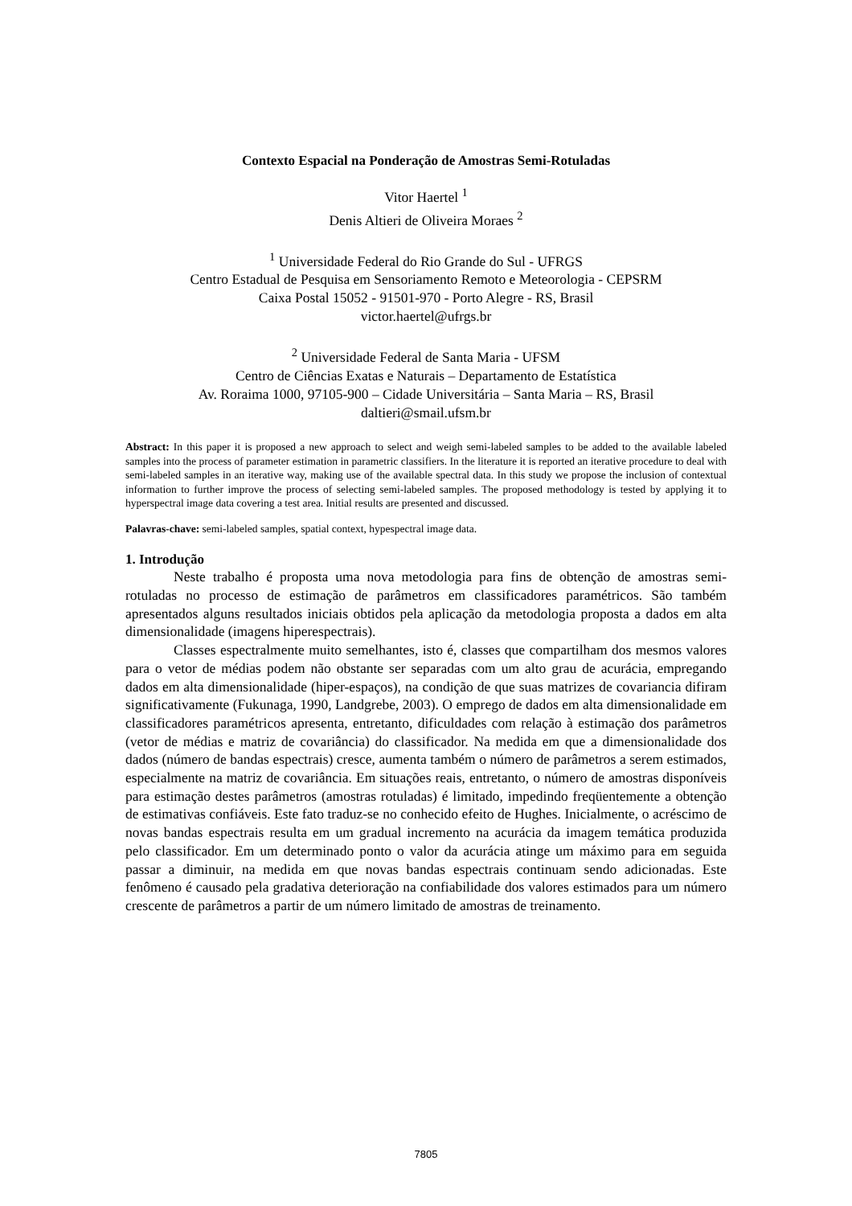Contexto Espacial na Ponderação de Amostras Semi-Rotuladas
Vitor Haertel <sup>1</sup>
Denis Altieri de Oliveira Moraes <sup>2</sup>
<sup>1</sup> Universidade Federal do Rio Grande do Sul - UFRGS
Centro Estadual de Pesquisa em Sensoriamento Remoto e Meteorologia - CEPSRM
Caixa Postal 15052 - 91501-970 - Porto Alegre - RS, Brasil
victor.haertel@ufrgs.br
<sup>2</sup> Universidade Federal de Santa Maria - UFSM
Centro de Ciências Exatas e Naturais – Departamento de Estatística
Av. Roraima 1000, 97105-900 – Cidade Universitária – Santa Maria – RS, Brasil
daltieri@smail.ufsm.br
Abstract: In this paper it is proposed a new approach to select and weigh semi-labeled samples to be added to the available labeled samples into the process of parameter estimation in parametric classifiers. In the literature it is reported an iterative procedure to deal with semi-labeled samples in an iterative way, making use of the available spectral data. In this study we propose the inclusion of contextual information to further improve the process of selecting semi-labeled samples. The proposed methodology is tested by applying it to hyperspectral image data covering a test area. Initial results are presented and discussed.
Palavras-chave: semi-labeled samples, spatial context, hypespectral image data.
1. Introdução
Neste trabalho é proposta uma nova metodologia para fins de obtenção de amostras semi-rotuladas no processo de estimação de parâmetros em classificadores paramétricos. São também apresentados alguns resultados iniciais obtidos pela aplicação da metodologia proposta a dados em alta dimensionalidade (imagens hiperespectrais).
Classes espectralmente muito semelhantes, isto é, classes que compartilham dos mesmos valores para o vetor de médias podem não obstante ser separadas com um alto grau de acurácia, empregando dados em alta dimensionalidade (hiper-espaços), na condição de que suas matrizes de covariancia difiram significativamente (Fukunaga, 1990, Landgrebe, 2003). O emprego de dados em alta dimensionalidade em classificadores paramétricos apresenta, entretanto, dificuldades com relação à estimação dos parâmetros (vetor de médias e matriz de covariância) do classificador. Na medida em que a dimensionalidade dos dados (número de bandas espectrais) cresce, aumenta também o número de parâmetros a serem estimados, especialmente na matriz de covariância. Em situações reais, entretanto, o número de amostras disponíveis para estimação destes parâmetros (amostras rotuladas) é limitado, impedindo freqüentemente a obtenção de estimativas confiáveis. Este fato traduz-se no conhecido efeito de Hughes. Inicialmente, o acréscimo de novas bandas espectrais resulta em um gradual incremento na acurácia da imagem temática produzida pelo classificador. Em um determinado ponto o valor da acurácia atinge um máximo para em seguida passar a diminuir, na medida em que novas bandas espectrais continuam sendo adicionadas. Este fenômeno é causado pela gradativa deterioração na confiabilidade dos valores estimados para um número crescente de parâmetros a partir de um número limitado de amostras de treinamento.
7805